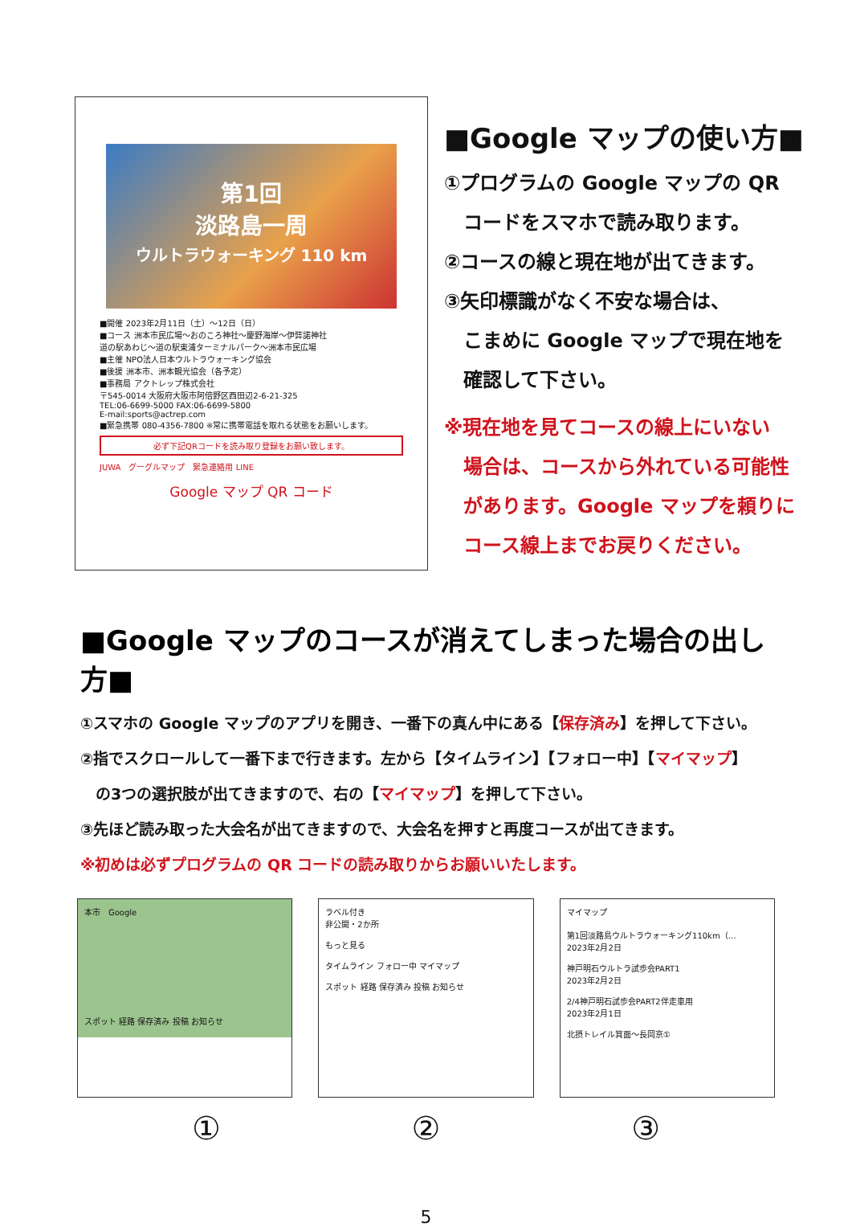第1回
淡路島一周
ウルトラウォーキング 110 km
■開催 2023年2月11日（土）～12日（日）
■コース 洲本市民広場～おのころ神社～慶野海岸～伊弉諾神社
道の駅あわじ～道の駅東浦ターミナルパーク～洲本市民広場
■主催 NPO法人日本ウルトラウォーキング協会
■後援 洲本市、洲本観光協会（各予定）
■事務局 アクトレップ株式会社
〒545-0014 大阪府大阪市阿倍野区西田辺2-6-21-325
TEL:06-6699-5000 FAX:06-6699-5800
E-mail:sports@actrep.com
■緊急携帯 080-4356-7800 ※常に携帯電話を取れる状態をお願いします。
必ず下記QRコードを読み取り登録をお願い致します。
JUWA　グーグルマップ　緊急連絡用 LINE
Google マップ QR コード
■Google マップの使い方■
①プログラムの Google マップの QR
　コードをスマホで読み取ります。
②コースの線と現在地が出てきます。
③矢印標識がなく不安な場合は、
　こまめに Google マップで現在地を
　確認して下さい。
※現在地を見てコースの線上にいない
　場合は、コースから外れている可能性
　があります。Google マップを頼りに
　コース線上までお戻りください。
■Google マップのコースが消えてしまった場合の出し方■
①スマホの Google マップのアプリを開き、一番下の真ん中にある【保存済み】を押して下さい。
②指でスクロールして一番下まで行きます。左から【タイムライン】【フォロー中】【マイマップ】
　の3つの選択肢が出てきますので、右の【マイマップ】を押して下さい。
③先ほど読み取った大会名が出てきますので、大会名を押すと再度コースが出てきます。
※初めは必ずプログラムの QR コードの読み取りからお願いいたします。
本市　Google
スポット 経路 保存済み 投稿 お知らせ
ラベル付き
非公開・2か所
もっと見る
タイムライン フォロー中 マイマップ
スポット 経路 保存済み 投稿 お知らせ
マイマップ
第1回淡路島ウルトラウォーキング110km（…
2023年2月2日
神戸明石ウルトラ試歩会PART1
2023年2月2日
2/4神戸明石試歩会PART2伴走車用
2023年2月1日
北摂トレイル箕面～長岡京①
① ② ③
5